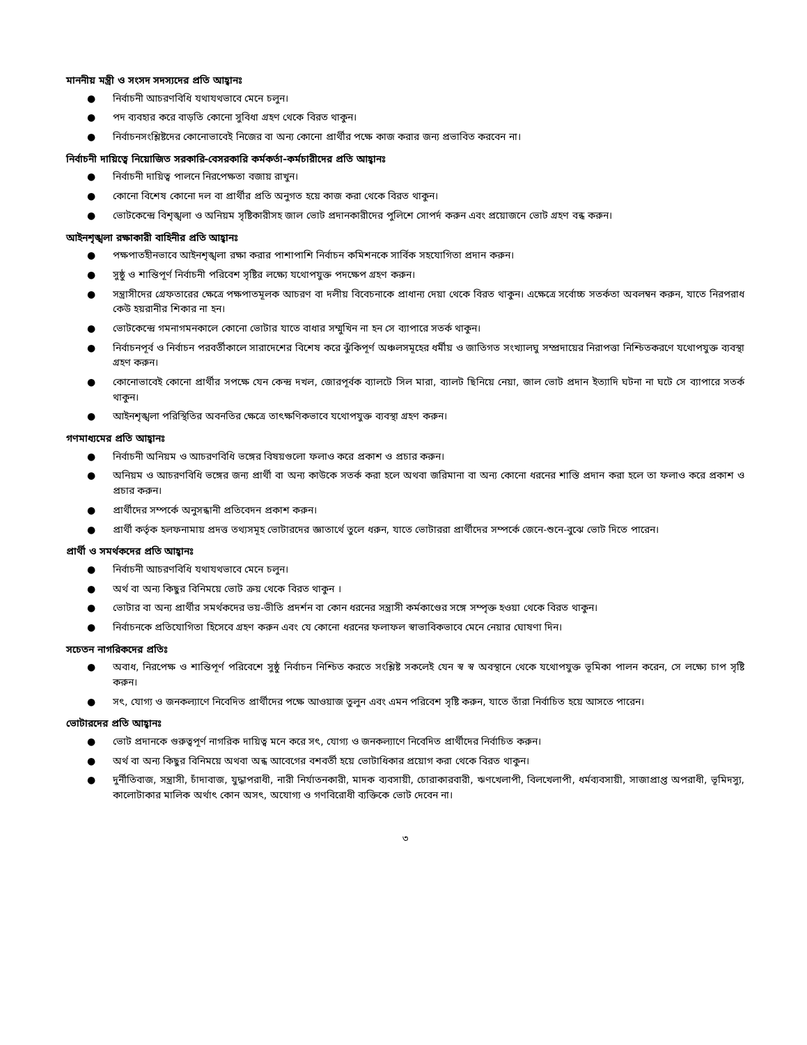মাননীয় মন্ত্রী ও সংসদ সদস্যদের প্রতি আহ্বানঃ
● নির্বাচনী আচরণবিধি যথাযথভাবে মেনে চলুন।
● পদ ব্যবহার করে বাড়তি কোনো সুবিধা গ্রহণ থেকে বিরত থাকুন।
● নির্বাচনসংশ্লিষ্টদের কোনোভাবেই নিজের বা অন্য কোনো প্রার্থীর পক্ষে কাজ করার জন্য প্রভাবিত করবেন না।
নির্বাচনী দায়িত্বে নিয়োজিত সরকারি-বেসরকারি কর্মকর্তা-কর্মচারীদের প্রতি আহ্বানঃ
● নির্বাচনী দায়িত্ব পালনে নিরপেক্ষতা বজায় রাখুন।
● কোনো বিশেষ কোনো দল বা প্রার্থীর প্রতি অনুগত হয়ে কাজ করা থেকে বিরত থাকুন।
● ভোটকেন্দ্রে বিশৃঙ্খলা ও অনিয়ম সৃষ্টিকারীসহ জাল ভোট প্রদানকারীদের পুলিশে সোপর্দ করুন এবং প্রয়োজনে ভোট গ্রহণ বন্ধ করুন।
আইনশৃঙ্খলা রক্ষাকারী বাহিনীর প্রতি আহ্বানঃ
● পক্ষপাতহীনভাবে আইনশৃঙ্খলা রক্ষা করার পাশাপাশি নির্বাচন কমিশনকে সার্বিক সহযোগিতা প্রদান করুন।
● সুষ্ঠু ও শান্তিপূর্ণ নির্বাচনী পরিবেশ সৃষ্টির লক্ষ্যে যথোপযুক্ত পদক্ষেপ গ্রহণ করুন।
● সন্ত্রাসীদের গ্রেফতারের ক্ষেত্রে পক্ষপাতমূলক আচরণ বা দলীয় বিবেচনাকে প্রাধান্য দেয়া থেকে বিরত থাকুন। এক্ষেত্রে সর্বোচ্চ সতর্কতা অবলম্বন করুন, যাতে নিরপরাধ কেউ হয়রানীর শিকার না হন।
● ভোটকেন্দ্রে গমনাগমনকালে কোনো ভোটার যাতে বাধার সম্মুখিন না হন সে ব্যাপারে সতর্ক থাকুন।
● নির্বাচনপূর্ব ও নির্বাচন পরবর্তীকালে সারাদেশের বিশেষ করে ঝুঁকিপূর্ণ অঞ্চলসমূহের ধর্মীয় ও জাতিগত সংখ্যালঘু সম্প্রদায়ের নিরাপত্তা নিশ্চিতকরণে যথোপযুক্ত ব্যবস্থা গ্রহণ করুন।
● কোনোভাবেই কোনো প্রার্থীর সপক্ষে যেন কেন্দ্র দখল, জোরপূর্বক ব্যালটে সিল মারা, ব্যালট ছিনিয়ে নেয়া, জাল ভোট প্রদান ইত্যাদি ঘটনা না ঘটে সে ব্যাপারে সতর্ক থাকুন।
● আইনশৃঙ্খলা পরিস্থিতির অবনতির ক্ষেত্রে তাৎক্ষণিকভাবে যথোপযুক্ত ব্যবস্থা গ্রহণ করুন।
গণমাধ্যমের প্রতি আহ্বানঃ
● নির্বাচনী অনিয়ম ও আচরণবিধি ভঙ্গের বিষয়গুলো ফলাও করে প্রকাশ ও প্রচার করুন।
● অনিয়ম ও আচরণবিধি ভঙ্গের জন্য প্রার্থী বা অন্য কাউকে সতর্ক করা হলে অথবা জরিমানা বা অন্য কোনো ধরনের শাস্তি প্রদান করা হলে তা ফলাও করে প্রকাশ ও প্রচার করুন।
● প্রার্থীদের সম্পর্কে অনুসন্ধানী প্রতিবেদন প্রকাশ করুন।
● প্রার্থী কর্তৃক হলফনামায় প্রদত্ত তথ্যসমূহ ভোটারদের জ্ঞাতার্থে তুলে ধরুন, যাতে ভোটাররা প্রার্থীদের সম্পর্কে জেনে-শুনে-বুঝে ভোট দিতে পারেন।
প্রার্থী ও সমর্থকদের প্রতি আহ্বানঃ
● নির্বাচনী আচরণবিধি যথাযথভাবে মেনে চলুন।
● অর্থ বা অন্য কিছুর বিনিময়ে ভোট ক্রয় থেকে বিরত থাকুন ।
● ভোটার বা অন্য প্রার্থীর সমর্থকদের ভয়-ভীতি প্রদর্শন বা কোন ধরনের সন্ত্রাসী কর্মকাণ্ডের সঙ্গে সম্পৃক্ত হওয়া থেকে বিরত থাকুন।
● নির্বাচনকে প্রতিযোগিতা হিসেবে গ্রহণ করুন এবং যে কোনো ধরনের ফলাফল স্বাভাবিকভাবে মেনে নেয়ার ঘোষণা দিন।
সচেতন নাগরিকদের প্রতিঃ
● অবাধ, নিরপেক্ষ ও শান্তিপূর্ণ পরিবেশে সুষ্ঠু নির্বাচন নিশ্চিত করতে সংশ্লিষ্ট সকলেই যেন স্ব স্ব অবস্থানে থেকে যথোপযুক্ত ভূমিকা পালন করেন, সে লক্ষ্যে চাপ সৃষ্টি করুন।
● সৎ, যোগ্য ও জনকল্যাণে নিবেদিত প্রার্থীদের পক্ষে আওয়াজ তুলুন এবং এমন পরিবেশ সৃষ্টি করুন, যাতে তাঁরা নির্বাচিত হয়ে আসতে পারেন।
ভোটারদের প্রতি আহ্বানঃ
● ভোট প্রদানকে গুরুত্বপূর্ণ নাগরিক দায়িত্ব মনে করে সৎ, যোগ্য ও জনকল্যাণে নিবেদিত প্রার্থীদের নির্বাচিত করুন।
● অর্থ বা অন্য কিছুর বিনিময়ে অথবা অন্ধ আবেগের বশবর্তী হয়ে ভোটাধিকার প্রয়োগ করা থেকে বিরত থাকুন।
● দুর্নীতিবাজ, সন্ত্রাসী, চাঁদাবাজ, যুদ্ধাপরাধী, নারী নির্যাতনকারী, মাদক ব্যবসায়ী, চোরাকারবারী, ঋণখেলাপী, বিলখেলাপী, ধর্মব্যবসায়ী, সাজাপ্রাপ্ত অপরাধী, ভূমিদস্যু, কালোটাকার মালিক অর্থাৎ কোন অসৎ, অযোগ্য ও গণবিরোধী ব্যক্তিকে ভোট দেবেন না।
৩